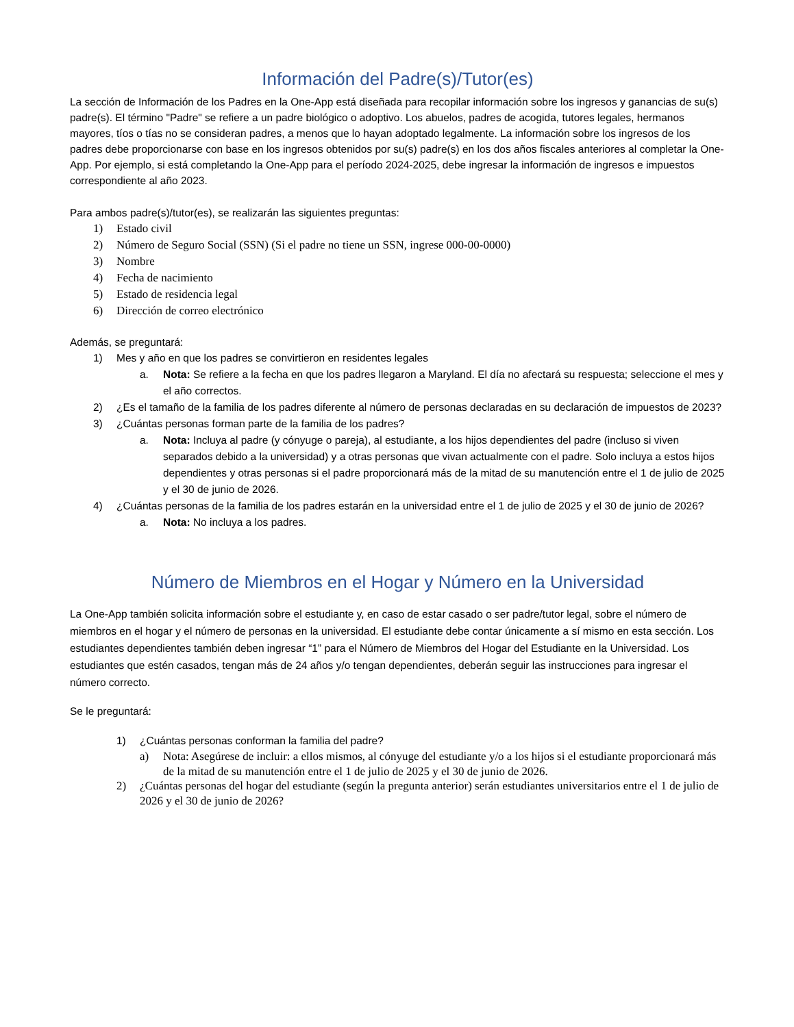Información del Padre(s)/Tutor(es)
La sección de Información de los Padres en la One-App está diseñada para recopilar información sobre los ingresos y ganancias de su(s) padre(s). El término "Padre" se refiere a un padre biológico o adoptivo. Los abuelos, padres de acogida, tutores legales, hermanos mayores, tíos o tías no se consideran padres, a menos que lo hayan adoptado legalmente. La información sobre los ingresos de los padres debe proporcionarse con base en los ingresos obtenidos por su(s) padre(s) en los dos años fiscales anteriores al completar la One-App. Por ejemplo, si está completando la One-App para el período 2024-2025, debe ingresar la información de ingresos e impuestos correspondiente al año 2023.
Para ambos padre(s)/tutor(es), se realizarán las siguientes preguntas:
1) Estado civil
2) Número de Seguro Social (SSN) (Si el padre no tiene un SSN, ingrese 000-00-0000)
3) Nombre
4) Fecha de nacimiento
5) Estado de residencia legal
6) Dirección de correo electrónico
Además, se preguntará:
1) Mes y año en que los padres se convirtieron en residentes legales
a. Nota: Se refiere a la fecha en que los padres llegaron a Maryland. El día no afectará su respuesta; seleccione el mes y el año correctos.
2) ¿Es el tamaño de la familia de los padres diferente al número de personas declaradas en su declaración de impuestos de 2023?
3) ¿Cuántas personas forman parte de la familia de los padres?
a. Nota: Incluya al padre (y cónyuge o pareja), al estudiante, a los hijos dependientes del padre (incluso si viven separados debido a la universidad) y a otras personas que vivan actualmente con el padre. Solo incluya a estos hijos dependientes y otras personas si el padre proporcionará más de la mitad de su manutención entre el 1 de julio de 2025 y el 30 de junio de 2026.
4) ¿Cuántas personas de la familia de los padres estarán en la universidad entre el 1 de julio de 2025 y el 30 de junio de 2026?
a. Nota: No incluya a los padres.
Número de Miembros en el Hogar y Número en la Universidad
La One-App también solicita información sobre el estudiante y, en caso de estar casado o ser padre/tutor legal, sobre el número de miembros en el hogar y el número de personas en la universidad. El estudiante debe contar únicamente a sí mismo en esta sección. Los estudiantes dependientes también deben ingresar “1” para el Número de Miembros del Hogar del Estudiante en la Universidad. Los estudiantes que estén casados, tengan más de 24 años y/o tengan dependientes, deberán seguir las instrucciones para ingresar el número correcto.
Se le preguntará:
1) ¿Cuántas personas conforman la familia del padre?
a) Nota: Asegúrese de incluir: a ellos mismos, al cónyuge del estudiante y/o a los hijos si el estudiante proporcionará más de la mitad de su manutención entre el 1 de julio de 2025 y el 30 de junio de 2026.
2) ¿Cuántas personas del hogar del estudiante (según la pregunta anterior) serán estudiantes universitarios entre el 1 de julio de 2026 y el 30 de junio de 2026?